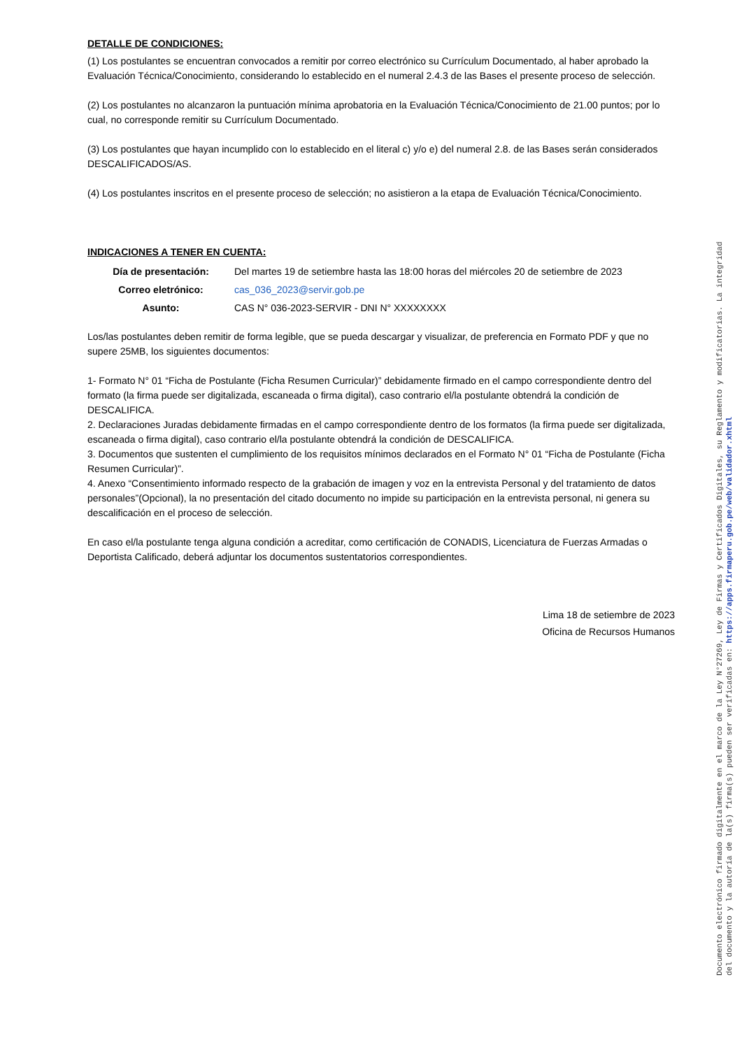DETALLE DE CONDICIONES:
(1) Los postulantes se encuentran convocados a remitir por correo electrónico su Currículum Documentado, al haber aprobado la Evaluación Técnica/Conocimiento, considerando lo establecido en el numeral 2.4.3 de las Bases el presente proceso de selección.
(2) Los postulantes no alcanzaron la puntuación mínima aprobatoria en la Evaluación Técnica/Conocimiento de 21.00 puntos; por lo cual, no corresponde remitir su Currículum Documentado.
(3) Los postulantes que hayan incumplido con lo establecido en el literal c) y/o e) del numeral 2.8. de las Bases serán considerados DESCALIFICADOS/AS.
(4) Los postulantes inscritos en el presente proceso de selección; no asistieron a la etapa de Evaluación Técnica/Conocimiento.
INDICACIONES A TENER EN CUENTA:
| Día de presentación: | Del martes 19 de setiembre hasta las 18:00 horas del miércoles 20 de setiembre de 2023 |
| Correo eletrónico: | cas_036_2023@servir.gob.pe |
| Asunto: | CAS N° 036-2023-SERVIR - DNI N° XXXXXXXX |
Los/las postulantes deben remitir de forma legible, que se pueda descargar y visualizar, de preferencia en Formato PDF y que no supere 25MB, los siguientes documentos:
1- Formato N° 01 “Ficha de Postulante (Ficha Resumen Curricular)” debidamente firmado en el campo correspondiente dentro del formato (la firma puede ser digitalizada, escaneada o firma digital), caso contrario el/la postulante obtendrá la condición de DESCALIFICA.
2. Declaraciones Juradas debidamente firmadas en el campo correspondiente dentro de los formatos (la firma puede ser digitalizada, escaneada o firma digital), caso contrario el/la postulante obtendrá la condición de DESCALIFICA.
3. Documentos que sustenten el cumplimiento de los requisitos mínimos declarados en el Formato N° 01 “Ficha de Postulante (Ficha Resumen Curricular)”.
4. Anexo “Consentimiento informado respecto de la grabación de imagen y voz en la entrevista Personal y del tratamiento de datos personales”(Opcional), la no presentación del citado documento no impide su participación en la entrevista personal, ni genera su descalificación en el proceso de selección.
En caso el/la postulante tenga alguna condición a acreditar, como certificación de CONADIS, Licenciatura de Fuerzas Armadas o Deportista Calificado, deberá adjuntar los documentos sustentatorios correspondientes.
Lima 18 de setiembre de 2023
Oficina de Recursos Humanos
Documento electrónico firmado digitalmente en el marco de la Ley N°27269, Ley de Firmas y Certificados Digitales, su Reglamento y modificatorias. La integridad
del documento y la autoría de la(s) firma(s) pueden ser verificadas en: https://apps.firmaperu.gob.pe/web/validador.xhtml